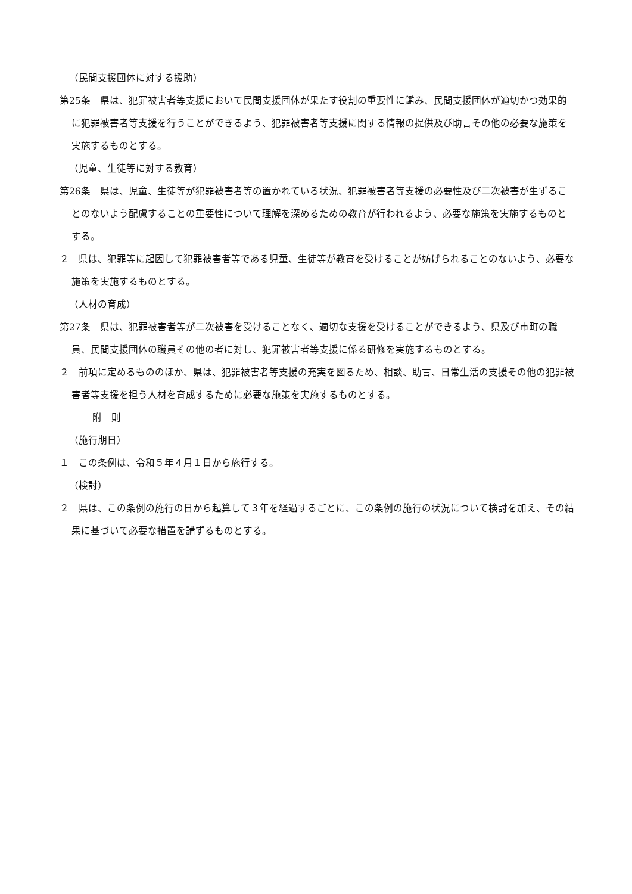（民間支援団体に対する援助）
第25条　県は、犯罪被害者等支援において民間支援団体が果たす役割の重要性に鑑み、民間支援団体が適切かつ効果的に犯罪被害者等支援を行うことができるよう、犯罪被害者等支援に関する情報の提供及び助言その他の必要な施策を実施するものとする。
（児童、生徒等に対する教育）
第26条　県は、児童、生徒等が犯罪被害者等の置かれている状況、犯罪被害者等支援の必要性及び二次被害が生ずることのないよう配慮することの重要性について理解を深めるための教育が行われるよう、必要な施策を実施するものとする。
２　県は、犯罪等に起因して犯罪被害者等である児童、生徒等が教育を受けることが妨げられることのないよう、必要な施策を実施するものとする。
（人材の育成）
第27条　県は、犯罪被害者等が二次被害を受けることなく、適切な支援を受けることができるよう、県及び市町の職員、民間支援団体の職員その他の者に対し、犯罪被害者等支援に係る研修を実施するものとする。
２　前項に定めるもののほか、県は、犯罪被害者等支援の充実を図るため、相談、助言、日常生活の支援その他の犯罪被害者等支援を担う人材を育成するために必要な施策を実施するものとする。
附　則
（施行期日）
１　この条例は、令和５年４月１日から施行する。
（検討）
２　県は、この条例の施行の日から起算して３年を経過するごとに、この条例の施行の状況について検討を加え、その結果に基づいて必要な措置を講ずるものとする。